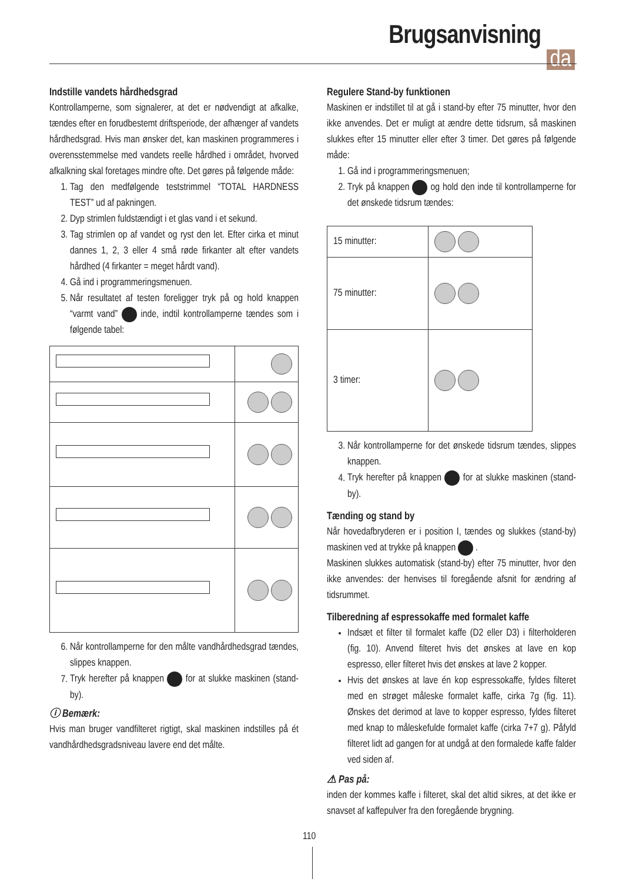Brugsanvisning
da
Indstille vandets hårdhedsgrad
Kontrollamperne, som signalerer, at det er nødvendigt at afkalke, tændes efter en forudbestemt driftsperiode, der afhænger af vandets hårdhedsgrad. Hvis man ønsker det, kan maskinen programmeres i overensstemmelse med vandets reelle hårdhed i området, hvorved afkalkning skal foretages mindre ofte. Det gøres på følgende måde:
1. Tag den medfølgende teststrimmel “TOTAL HARDNESS TEST” ud af pakningen.
2. Dyp strimlen fuldstændigt i et glas vand i et sekund.
3. Tag strimlen op af vandet og ryst den let. Efter cirka et minut dannes 1, 2, 3 eller 4 små røde firkanter alt efter vandets hårdhed (4 firkanter = meget hårdt vand).
4. Gå ind i programmeringsmenuen.
5. Når resultatet af testen foreligger tryk på og hold knappen “varmt vand” inde, indtil kontrollamperne tændes som i følgende tabel:
6. Når kontrollamperne for den målte vandhårdhedsgrad tændes, slippes knappen.
7. Tryk herefter på knappen for at slukke maskinen (stand-by).
ⓘ Bemærk:
Hvis man bruger vandfilteret rigtigt, skal maskinen indstilles på ét vandhårdhedsgradsniveau lavere end det målte.
Regulere Stand-by funktionen
Maskinen er indstillet til at gå i stand-by efter 75 minutter, hvor den ikke anvendes. Det er muligt at ændre dette tidsrum, så maskinen slukkes efter 15 minutter eller efter 3 timer. Det gøres på følgende måde:
1. Gå ind i programmeringsmenuen;
2. Tryk på knappen og hold den inde til kontrollamperne for det ønskede tidsrum tændes:
| 15 minutter: | |
| 75 minutter: | |
| 3 timer: | |
3. Når kontrollamperne for det ønskede tidsrum tændes, slippes knappen.
4. Tryk herefter på knappen for at slukke maskinen (stand-by).
Tænding og stand by
Når hovedafbryderen er i position I, tændes og slukkes (stand-by) maskinen ved at trykke på knappen .
Maskinen slukkes automatisk (stand-by) efter 75 minutter, hvor den ikke anvendes: der henvises til foregående afsnit for ændring af tidsrummet.
Tilberedning af espressokaffe med formalet kaffe
Indsæt et filter til formalet kaffe (D2 eller D3) i filterholderen (fig. 10). Anvend filteret hvis det ønskes at lave en kop espresso, eller filteret hvis det ønskes at lave 2 kopper.
Hvis det ønskes at lave én kop espressokaffe, fyldes filteret med en strøget måleske formalet kaffe, cirka 7g (fig. 11). Ønskes det derimod at lave to kopper espresso, fyldes filteret med knap to måleskefulde formalet kaffe (cirka 7+7 g). Påfyld filteret lidt ad gangen for at undgå at den formalede kaffe falder ved siden af.
⚠ Pas på:
inden der kommes kaffe i filteret, skal det altid sikres, at det ikke er snavset af kaffepulver fra den foregående brygning.
110